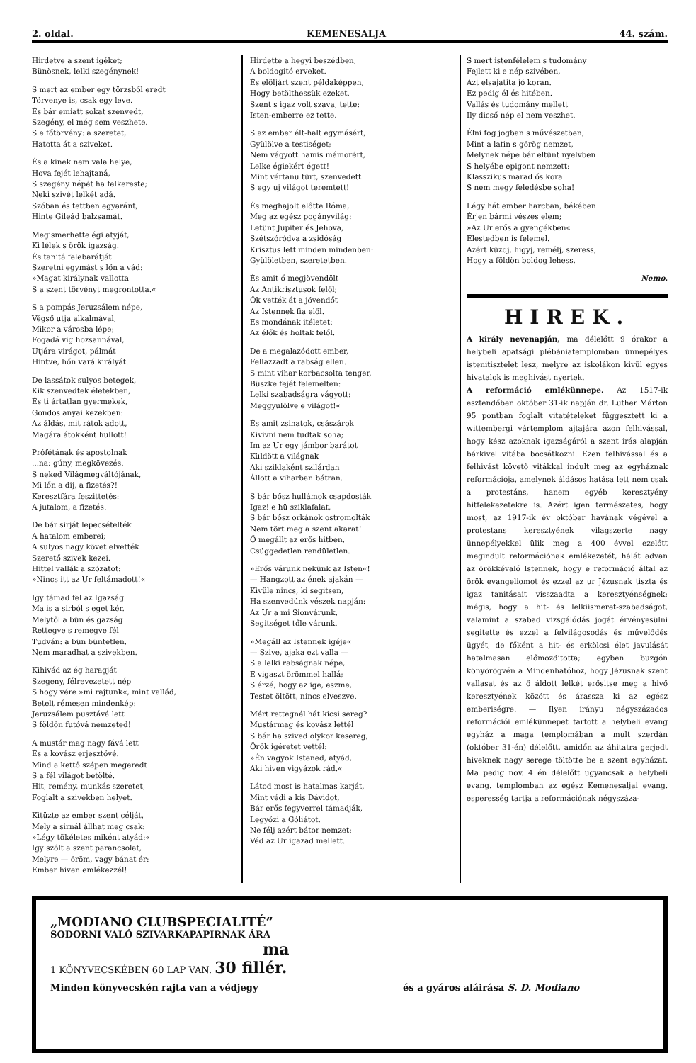2. oldal. KEMENESALJA 44. szám.
Hirdetve a szent igéket;
Bünösnek, lelki szegénynek!
S mert az ember egy törzsből eredt
Törvenye is, csak egy leve.
És bár emiatt sokat szenvedt,
Szegény, el még sem veszhete.
S e főtörvény: a szeretet,
Hatotta át a sziveket.
És a kinek nem vala helye,
Hova fejét lehajtaná,
S szegény népét ha felkereste;
Neki szivét lelkét adá.
Szóban és tettben egyaránt,
Hinte Gileád balzsamát.
Megismerhette égi atyját,
Ki lélek s örök igazság.
És tanitá felebarátját
Szeretni egymást s lőn a vád:
»Magat királynak vallotta
S a szent törvényt megrontotta.«
S a pompás Jeruzsálem népe,
Végső utja alkalmával,
Mikor a városba lépe;
Fogadá vig hozsannával,
Utjára virágot, pálmát
Hintve, hőn vará királyát.
De lassátok sulyos betegek,
Kik szenvedtek életekben,
És ti ártatlan gyermekek,
Gondos anyai kezekben:
Az áldás, mit rátok adott,
Magára átokként hullott!
Prófétának és apostolnak
...na: gúny, megkövezés.
S neked Világmegváltójának,
Mi lőn a dij, a fizetés?!
Keresztfára feszittetés:
A jutalom, a fizetés.
De bár sirját lepecsételték
A hatalom emberei;
A sulyos nagy követ elvették
Szerető szivek kezei.
Hittel vallák a szózatot:
»Nincs itt az Ur feltámadott!«
Igy támad fel az Igazság
Ma is a sirból s eget kér.
Melytől a bün és gazság
Rettegve s remegve fél
Tudván: a bün büntetlen,
Nem maradhat a szivekben.
Kihivád az ég haragját
Szegeny, félrevezetett nép
S hogy vére »mi rajtunk«, mint vallád,
Betelt rémesen mindenkép:
Jeruzsálem pusztává lett
S földön futóvá nemzeted!
A mustár mag nagy fává lett
És a kovász erjesztővé.
Mind a kettő szépen megeredt
S a fél világot betölté.
Hit, remény, munkás szeretet,
Foglalt a szivekben helyet.
Kitüzte az ember szent célját,
Mely a sirnál állhat meg csak:
»Légy tökéletes miként atyád:«
Igy szólt a szent parancsolat,
Melyre — öröm, vagy bánat ér:
Ember hiven emlékezzél!
Hirdette a hegyi beszédben,
A boldogitó erveket.
És elöljárt szent példaképpen,
Hogy betölthessük ezeket.
Szent s igaz volt szava, tette:
Isten-emberre ez tette.
S az ember élt-halt egymásért,
Gyülölve a testiséget;
Nem vágyott hamis mámorért,
Lelke égiekért égett!
Mint vértanu türt, szenvedett
S egy uj világot teremtett!
És meghajolt előtte Róma,
Meg az egész pogányvilág:
Letünt Jupiter és Jehova,
Szétszóródva a zsidóság
Krisztus lett minden mindenben:
Gyülöletben, szeretetben.
És amit ő megjövendölt
Az Antikrisztusok felől;
Ők vették át a jövendőt
Az Istennek fia elől.
Es mondának itéletet:
Az élők és holtak felől.
De a megalazódott ember,
Fellazzadt a rabság ellen.
S mint vihar korbacsolta tenger,
Büszke fejét felemelten:
Lelki szabadságra vágyott:
Meggyulölve e világot!«
És amit zsinatok, császárok
Kivivni nem tudtak soha;
Im az Ur egy jámbor barátot
Küldött a világnak
Aki sziklaként szilárdan
Állott a viharban bátran.
S bár bősz hullámok csapdosták
Igaz! e hü sziklafalat,
S bár bősz orkánok ostromolták
Nem tört meg a szent akarat!
Ő megállt az erős hitben,
Csüggedetlen rendületlen.
»Erős várunk nekünk az Isten«!
— Hangzott az ének ajakán —
Kivüle nincs, ki segitsen,
Ha szenvedünk vészek napján:
Az Ur a mi Sionvárunk,
Segitséget tőle várunk.
»Megáll az Istennek igéje«
— Szive, ajaka ezt valla —
S a lelki rabságnak népe,
E vigaszt örömmel hallá;
S érzé, hogy az ige, eszme,
Testet öltött, nincs elveszve.
Mért rettegnél hát kicsi sereg?
Mustármag és kovász lettél
S bár ha szived olykor kesereg,
Örök igéretet vettél:
»Én vagyok Istened, atyád,
Aki hiven vigyázok rád.«
Látod most is hatalmas karját,
Mint védi a kis Dávidot,
Bár erős fegyverrel támadják,
Legyőzi a Góliátot.
Ne félj azért bátor nemzet:
Véd az Ur igazad mellett.
S mert istenfélelem s tudomány
Fejlett ki e nép szivében,
Azt elsajatita jó koran.
Ez pedig él és hitében.
Vallás és tudomány mellett
Ily dicső nép el nem veszhet.
Élni fog jogban s művészetben,
Mint a latin s görög nemzet,
Melynek népe bár eltünt nyelvben
S helyébe epigont nemzett:
Klasszikus marad ős kora
S nem megy feledésbe soha!
Légy hát ember harcban, békében
Érjen bármi vészes elem;
»Az Ur erős a gyengékben«
Elestedben is felemel.
Azért küzdj, higyj, remélj, szeress,
Hogy a földön boldog lehess.
Nemo.
HIREK.
A király nevenapján, ma délelőtt 9 órakor a helybeli apatsági plébániatemplomban ünnepélyes istenitisztelet lesz, melyre az iskolákon kivül egyes hivatalok is meghivást nyertek.
A reformáció emlékünnepe. Az 1517-ik esztendőben október 31-ik napján dr. Luther Márton 95 pontban foglalt vitatételeket függesztett ki a wittembergi vártemplom ajtajára azon felhivással, hogy kész azoknak igazságáról a szent irás alapján bárkivel vitába bocsátkozni. Ezen felhivással és a felhivást követő vitákkal indult meg az egyháznak reformációja, amelynek áldásos hatása lett nem csak a protestáns, hanem egyéb keresztyény hitfelekezetekre is. Azért igen természetes, hogy most, az 1917-ik év október havának végével a protestans keresztyének vilagszerte nagy ünnepélyekkel ülik meg a 400 évvel ezelőtt megindult reformációnak emlékezetét, hálát advan az örökkévaló Istennek, hogy e reformáció által az örök evangeliomot és ezzel az ur Jézusnak tiszta és igaz tanitásait visszaadta a keresztyénségnek; mégis, hogy a hit- és lelkiismeret-szabadságot, valamint a szabad vizsgálódás jogát érvényesülni segitette és ezzel a felvilágosodás és művelődés ügyét, de főként a hit- és erkölcsi élet javulását hatalmasan előmozditotta; egyben buzgón könyörögvén a Mindenhatóhoz, hogy Jézusnak szent vallasat és az ő áldott lelkét erősitse meg a hivő keresztyének között és árassza ki az egész emberiségre. — Ilyen irányu négyszázados reformációi emlékünnepet tartott a helybeli evang egyház a maga templomában a mult szerdán (október 31-én) délelőtt, amidőn az áhitatra gerjedt hiveknek nagy serege töltötte be a szent egyházat. Ma pedig nov. 4 én délelőtt ugyancsak a helybeli evang. templomban az egész Kemenesaljai evang. esperesség tartja a reformációnak négyszáza-
„MODIANO CLUBSPECIALITÉ”
SODORNI VALÓ SZIVARKAPAPIRNAK ÁRA
ma
1 KÖNYVECSKÉBEN 60 LAP VAN. 30 fillér.
Minden könyvecskén rajta van a védjegy és a gyáros aláirása S. D. Modiano